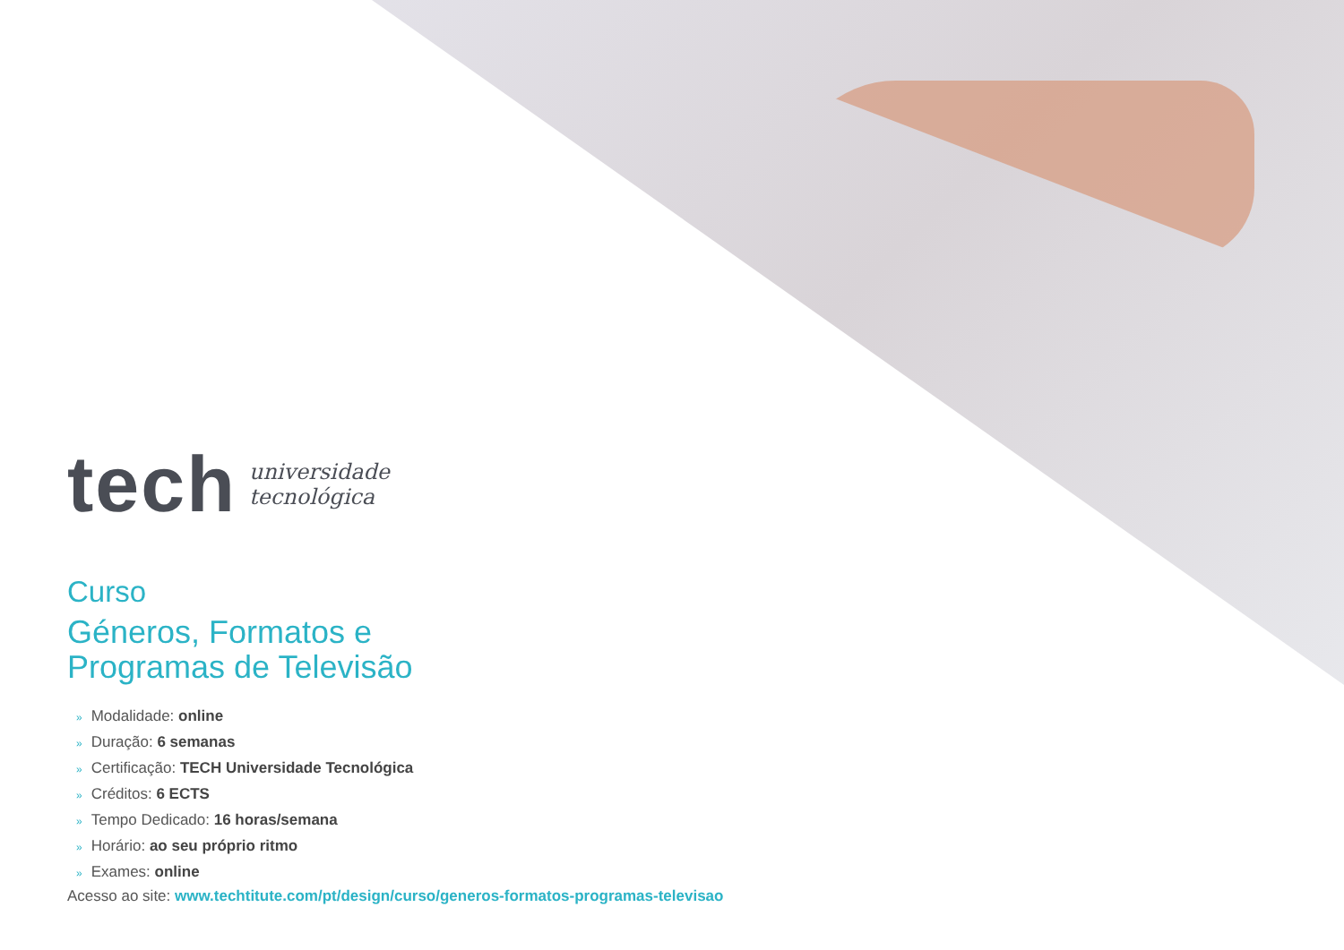tech
universidade
tecnológica
Curso
Géneros, Formatos e
Programas de Televisão
» Modalidade: online
» Duração: 6 semanas
» Certificação: TECH Universidade Tecnológica
» Créditos: 6 ECTS
» Tempo Dedicado: 16 horas/semana
» Horário: ao seu próprio ritmo
» Exames: online
Acesso ao site: www.techtitute.com/pt/design/curso/generos-formatos-programas-televisao